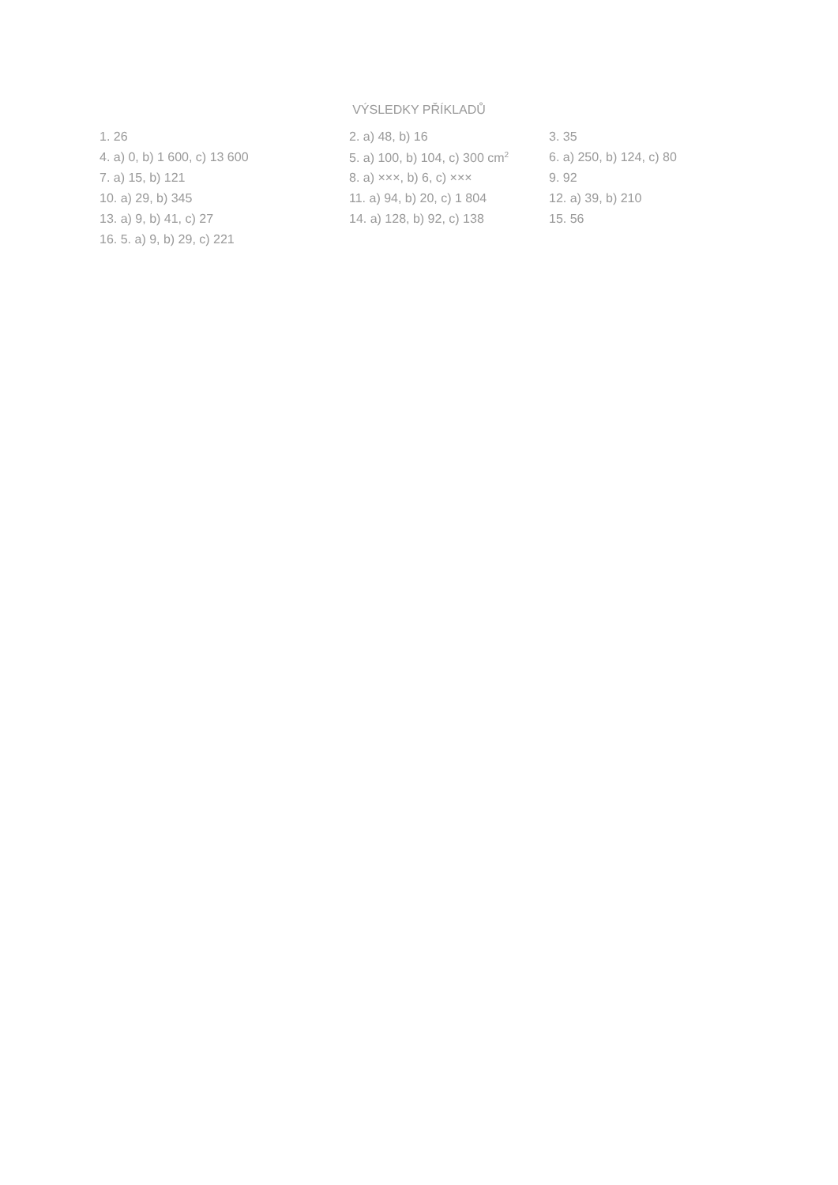VÝSLEDKY PŘÍKLADŮ
| 1. 26 | 2. a) 48, b) 16 | 3. 35 |
| 4. a) 0, b) 1 600, c) 13 600 | 5. a) 100, b) 104, c) 300 cm<sup>2</sup> | 6. a) 250, b) 124, c) 80 |
| 7. a) 15, b) 121 | 8. a) ×××, b) 6, c) ××× | 9. 92 |
| 10. a) 29, b) 345 | 11. a) 94, b) 20, c) 1 804 | 12. a) 39, b) 210 |
| 13. a) 9, b) 41, c) 27 | 14. a) 128, b) 92, c) 138 | 15. 56 |
| 16. 5. a) 9, b) 29, c) 221 | | |